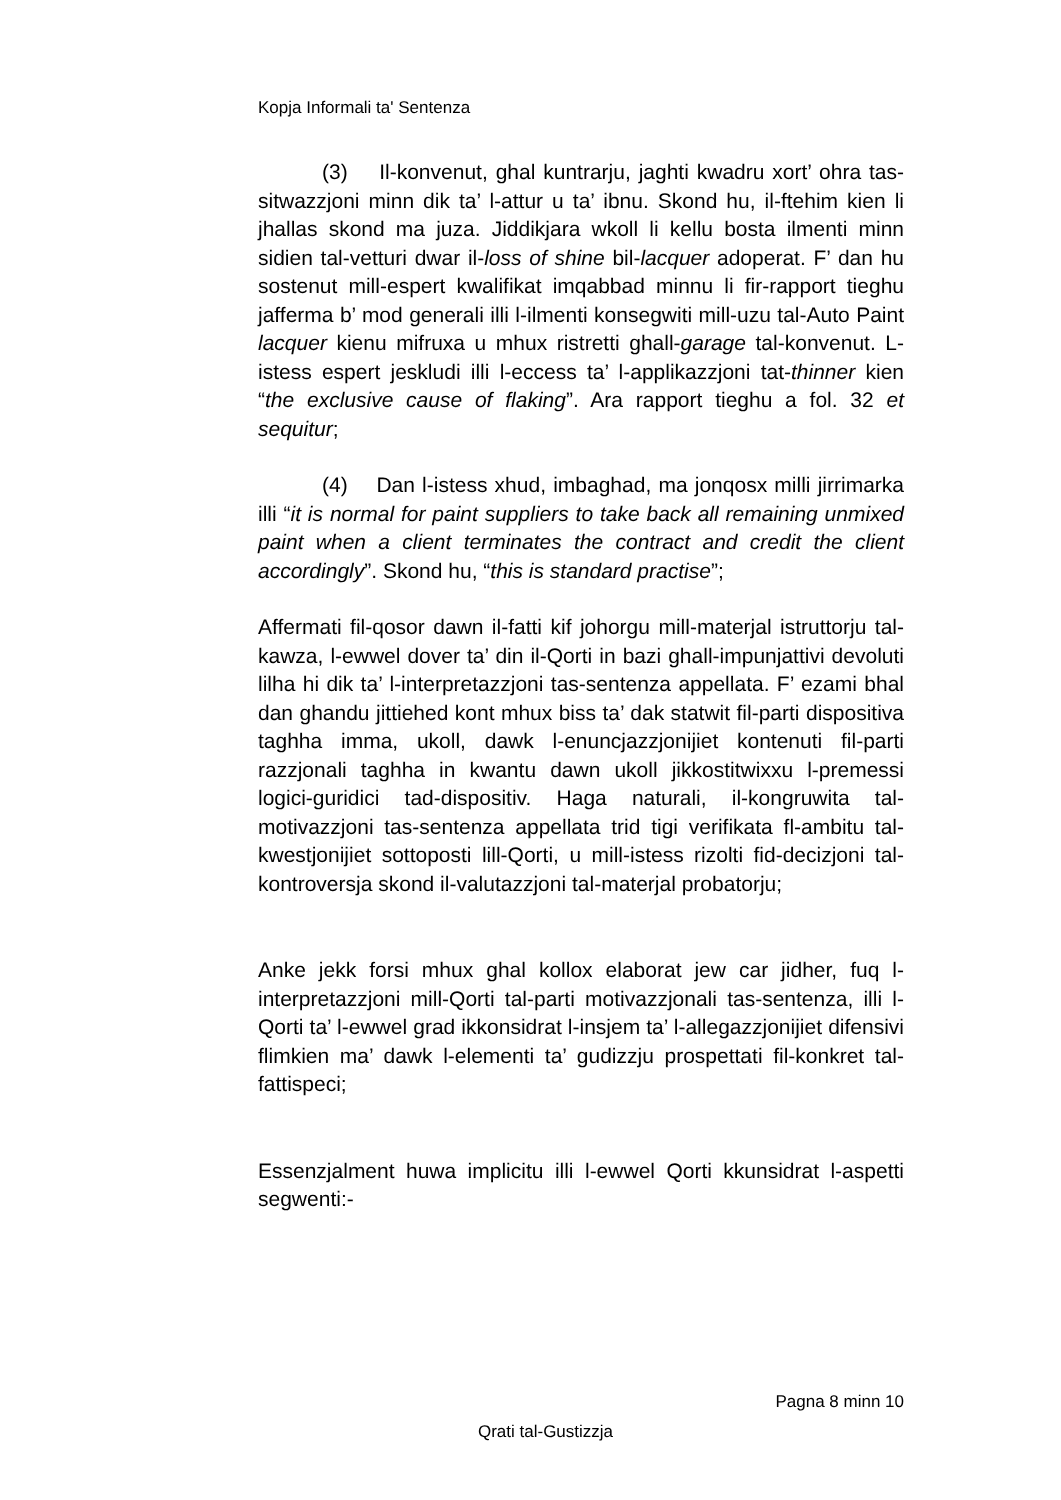Kopja Informali ta' Sentenza
(3) Il-konvenut, ghal kuntrarju, jaghti kwadru xort’ ohra tas-sitwazzjoni minn dik ta’ l-attur u ta’ ibnu. Skond hu, il-ftehim kien li jhallas skond ma juza. Jiddikjara wkoll li kellu bosta ilmenti minn sidien tal-vetturi dwar il-loss of shine bil-lacquer adoperat. F’ dan hu sostenut mill-espert kwalifikat imqabbad minnu li fir-rapport tieghu jafferma b’ mod generali illi l-ilmenti konsegwiti mill-uzu tal-Auto Paint lacquer kienu mifruxa u mhux ristretti ghall-garage tal-konvenut. L-istess espert jeskludi illi l-eccess ta’ l-applikazzjoni tat-thinner kien “the exclusive cause of flaking”. Ara rapport tieghu a fol. 32 et sequitur;
(4) Dan l-istess xhud, imbaghad, ma jonqosx milli jirrimarka illi “it is normal for paint suppliers to take back all remaining unmixed paint when a client terminates the contract and credit the client accordingly”. Skond hu, “this is standard practise”;
Affermati fil-qosor dawn il-fatti kif johorgu mill-materjal istruttorju tal-kawza, l-ewwel dover ta’ din il-Qorti in bazi ghall-impunjattivi devoluti lilha hi dik ta’ l-interpretazzjoni tas-sentenza appellata. F’ ezami bhal dan ghandu jittiehed kont mhux biss ta’ dak statwit fil-parti dispositiva taghha imma, ukoll, dawk l-enuncjazzjonijiet kontenuti fil-parti razzjonali taghha in kwantu dawn ukoll jikkostitwixxu l-premessi logici-guridici tad-dispositiv. Haga naturali, il-kongruwita tal-motivazzjoni tas-sentenza appellata trid tigi verifikata fl-ambitu tal-kwestjonijiet sottoposti lill-Qorti, u mill-istess rizolti fid-decizjoni tal-kontroversja skond il-valutazzjoni tal-materjal probatorju;
Anke jekk forsi mhux ghal kollox elaborat jew car jidher, fuq l-interpretazzjoni mill-Qorti tal-parti motivazzjonali tas-sentenza, illi l-Qorti ta’ l-ewwel grad ikkonsidrat l-insjem ta’ l-allegazzjonijiet difensivi flimkien ma’ dawk l-elementi ta’ gudizzju prospettati fil-konkret tal-fattispeci;
Essenzjalment huwa implicitu illi l-ewwel Qorti kkunsidrat l-aspetti segwenti:-
Pagna 8 minn 10
Qrati tal-Gustizzja